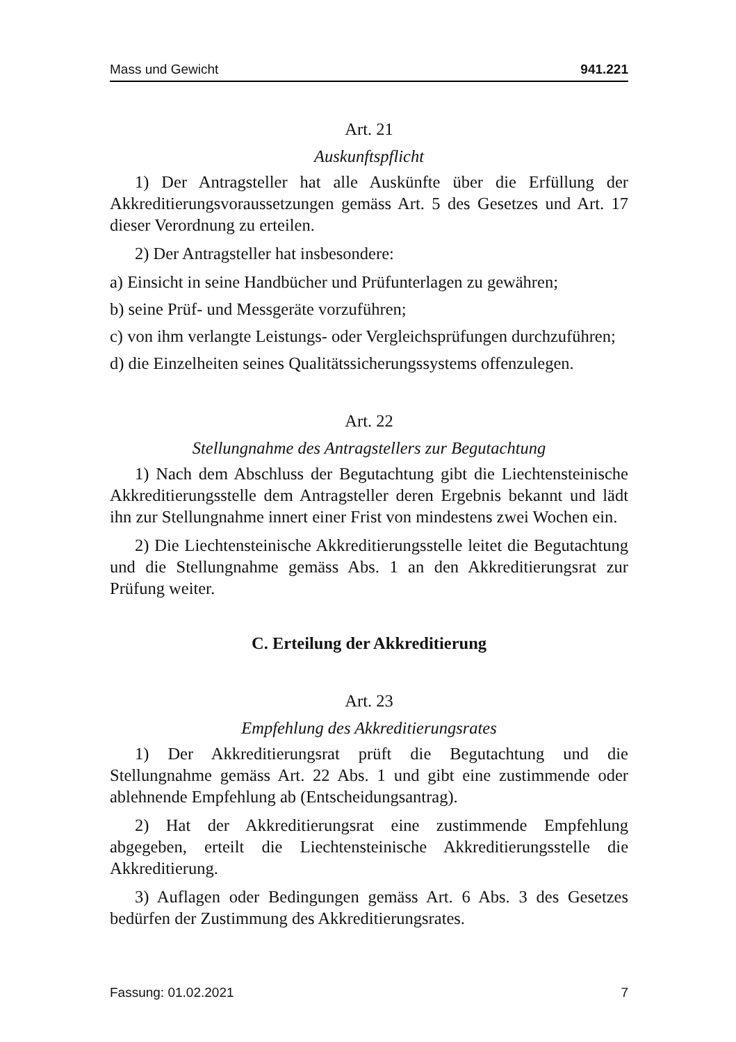Mass und Gewicht 941.221
Art. 21
Auskunftspflicht
1) Der Antragsteller hat alle Auskünfte über die Erfüllung der Akkreditierungsvoraussetzungen gemäss Art. 5 des Gesetzes und Art. 17 dieser Verordnung zu erteilen.
2) Der Antragsteller hat insbesondere:
a) Einsicht in seine Handbücher und Prüfunterlagen zu gewähren;
b) seine Prüf- und Messgeräte vorzuführen;
c) von ihm verlangte Leistungs- oder Vergleichsprüfungen durchzuführen;
d) die Einzelheiten seines Qualitätssicherungssystems offenzulegen.
Art. 22
Stellungnahme des Antragstellers zur Begutachtung
1) Nach dem Abschluss der Begutachtung gibt die Liechtensteinische Akkreditierungsstelle dem Antragsteller deren Ergebnis bekannt und lädt ihn zur Stellungnahme innert einer Frist von mindestens zwei Wochen ein.
2) Die Liechtensteinische Akkreditierungsstelle leitet die Begutachtung und die Stellungnahme gemäss Abs. 1 an den Akkreditierungsrat zur Prüfung weiter.
C. Erteilung der Akkreditierung
Art. 23
Empfehlung des Akkreditierungsrates
1) Der Akkreditierungsrat prüft die Begutachtung und die Stellungnahme gemäss Art. 22 Abs. 1 und gibt eine zustimmende oder ablehnende Empfehlung ab (Entscheidungsantrag).
2) Hat der Akkreditierungsrat eine zustimmende Empfehlung abgegeben, erteilt die Liechtensteinische Akkreditierungsstelle die Akkreditierung.
3) Auflagen oder Bedingungen gemäss Art. 6 Abs. 3 des Gesetzes bedürfen der Zustimmung des Akkreditierungsrates.
Fassung: 01.02.2021 7